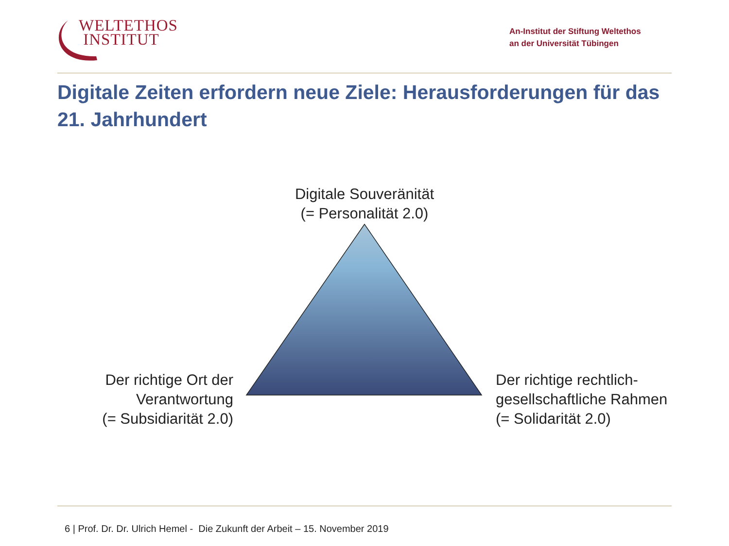WELTETHOS
INSTITUT
An-Institut der Stiftung Weltethos
an der Universität Tübingen
Digitale Zeiten erfordern neue Ziele: Herausforderungen für das 21. Jahrhundert
Digitale Souveränität
(= Personalität 2.0)
Der richtige Ort der Verantwortung
(= Subsidiarität 2.0)
Der richtige rechtlich-gesellschaftliche Rahmen
(= Solidarität 2.0)
6 | Prof. Dr. Dr. Ulrich Hemel - Die Zukunft der Arbeit – 15. November 2019